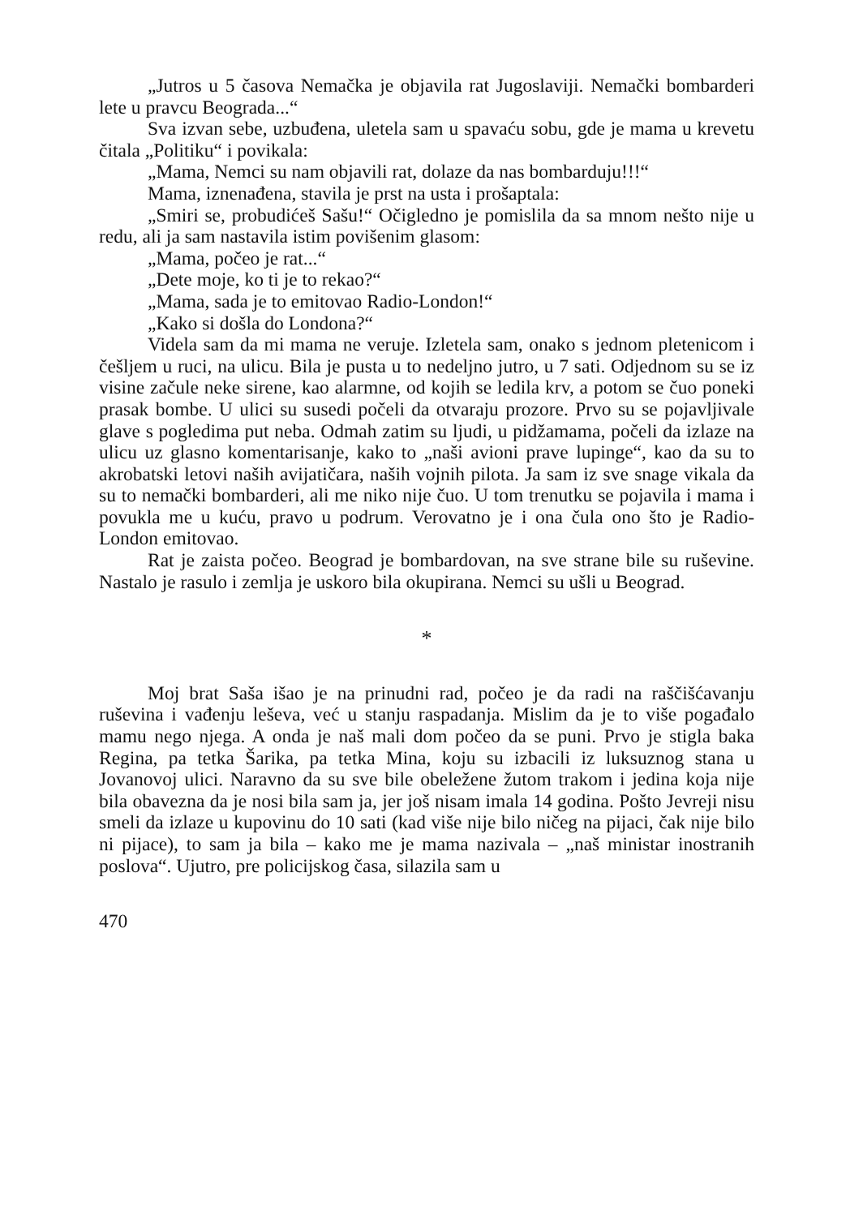„Jutros u 5 časova Nemačka je objavila rat Jugoslaviji. Nemački bombarderi lete u pravcu Beograda...“
Sva izvan sebe, uzbuđena, uletela sam u spavaću sobu, gde je mama u krevetu čitala „Politiku“ i povikala:
„Mama, Nemci su nam objavili rat, dolaze da nas bombarduju!!!“
Mama, iznenađena, stavila je prst na usta i prošaptala:
„Smiri se, probudićeš Sašu!“ Očigledno je pomislila da sa mnom nešto nije u redu, ali ja sam nastavila istim povišenim glasom:
„Mama, počeo je rat...“
„Dete moje, ko ti je to rekao?“
„Mama, sada je to emitovao Radio-London!“
„Kako si došla do Londona?“
Videla sam da mi mama ne veruje. Izletela sam, onako s jednom pletenicom i češljem u ruci, na ulicu. Bila je pusta u to nedeljno jutro, u 7 sati. Odjednom su se iz visine začule neke sirene, kao alarmne, od kojih se ledila krv, a potom se čuo poneki prasak bombe. U ulici su susedi počeli da otvaraju prozore. Prvo su se pojavljivale glave s pogledima put neba. Odmah zatim su ljudi, u pidžamama, počeli da izlaze na ulicu uz glasno komentarisanje, kako to „naši avioni prave lupinge“, kao da su to akrobatski letovi naših avijatičara, naših vojnih pilota. Ja sam iz sve snage vikala da su to nemački bombarderi, ali me niko nije čuo. U tom trenutku se pojavila i mama i povukla me u kuću, pravo u podrum. Verovatno je i ona čula ono što je Radio-London emitovao.
Rat je zaista počeo. Beograd je bombardovan, na sve strane bile su ruševine. Nastalo je rasulo i zemlja je uskoro bila okupirana. Nemci su ušli u Beograd.
*
Moj brat Saša išao je na prinudni rad, počeo je da radi na raščišćavanju ruševina i vađenju leševa, već u stanju raspadanja. Mislim da je to više pogađalo mamu nego njega. A onda je naš mali dom počeo da se puni. Prvo je stigla baka Regina, pa tetka Šarika, pa tetka Mina, koju su izbacili iz luksuznog stana u Jovanovoj ulici. Naravno da su sve bile obeležene žutom trakom i jedina koja nije bila obavezna da je nosi bila sam ja, jer još nisam imala 14 godina. Pošto Jevreji nisu smeli da izlaze u kupovinu do 10 sati (kad više nije bilo ničeg na pijaci, čak nije bilo ni pijace), to sam ja bila – kako me je mama nazivala – „naš ministar inostranih poslova“. Ujutro, pre policijskog časa, silazila sam u
470